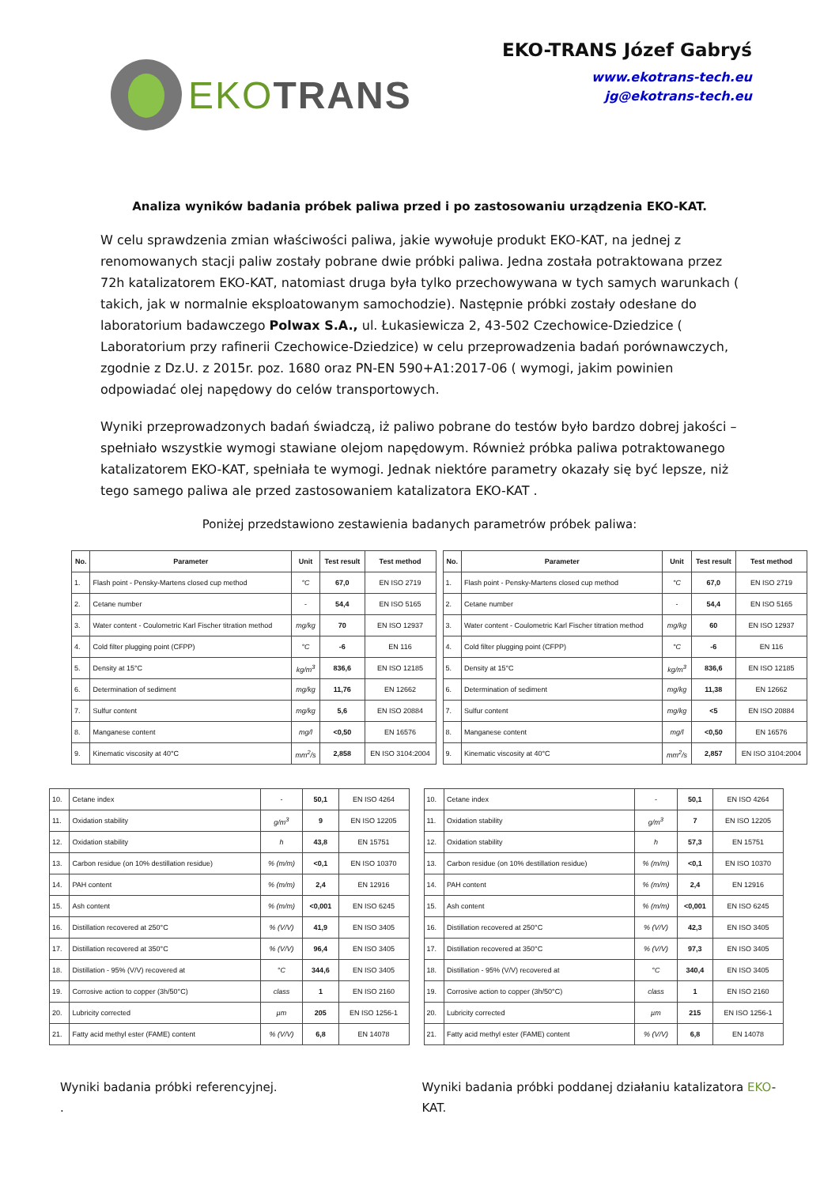EKOTRANS
EKO-TRANS Józef Gabryś
www.ekotrans-tech.eu
jg@ekotrans-tech.eu
Analiza wyników badania próbek paliwa przed i po zastosowaniu urządzenia EKO-KAT.
W celu sprawdzenia zmian właściwości paliwa, jakie wywołuje produkt EKO-KAT, na jednej z renomowanych stacji paliw zostały pobrane dwie próbki paliwa. Jedna została potraktowana przez 72h katalizatorem EKO-KAT, natomiast druga była tylko przechowywana w tych samych warunkach ( takich, jak w normalnie eksploatowanym samochodzie). Następnie próbki zostały odesłane do laboratorium badawczego Polwax S.A., ul. Łukasiewicza 2, 43-502 Czechowice-Dziedzice ( Laboratorium przy rafinerii Czechowice-Dziedzice) w celu przeprowadzenia badań porównawczych, zgodnie z Dz.U. z 2015r. poz. 1680 oraz PN-EN 590+A1:2017-06 ( wymogi, jakim powinien odpowiadać olej napędowy do celów transportowych.
Wyniki przeprowadzonych badań świadczą, iż paliwo pobrane do testów było bardzo dobrej jakości – spełniało wszystkie wymogi stawiane olejom napędowym. Również próbka paliwa potraktowanego katalizatorem EKO-KAT, spełniała te wymogi. Jednak niektóre parametry okazały się być lepsze, niż tego samego paliwa ale przed zastosowaniem katalizatora EKO-KAT .
Poniżej przedstawiono zestawienia badanych parametrów próbek paliwa:
| No. | Parameter | Unit | Test result | Test method |
| --- | --- | --- | --- | --- |
| 1. | Flash point - Pensky-Martens closed cup method | °C | 67,0 | EN ISO 2719 |
| 2. | Cetane number | - | 54,4 | EN ISO 5165 |
| 3. | Water content - Coulometric Karl Fischer titration method | mg/kg | 70 | EN ISO 12937 |
| 4. | Cold filter plugging point (CFPP) | °C | -6 | EN 116 |
| 5. | Density at 15°C | kg/m<sup>3</sup> | 836,6 | EN ISO 12185 |
| 6. | Determination of sediment | mg/kg | 11,76 | EN 12662 |
| 7. | Sulfur content | mg/kg | 5,6 | EN ISO 20884 |
| 8. | Manganese content | mg/l | <0,50 | EN 16576 |
| 9. | Kinematic viscosity at 40°C | mm<sup>2</sup>/s | 2,858 | EN ISO 3104:2004 |
| No. | Parameter | Unit | Test result | Test method |
| --- | --- | --- | --- | --- |
| 1. | Flash point - Pensky-Martens closed cup method | °C | 67,0 | EN ISO 2719 |
| 2. | Cetane number | - | 54,4 | EN ISO 5165 |
| 3. | Water content - Coulometric Karl Fischer titration method | mg/kg | 60 | EN ISO 12937 |
| 4. | Cold filter plugging point (CFPP) | °C | -6 | EN 116 |
| 5. | Density at 15°C | kg/m<sup>3</sup> | 836,6 | EN ISO 12185 |
| 6. | Determination of sediment | mg/kg | 11,38 | EN 12662 |
| 7. | Sulfur content | mg/kg | <5 | EN ISO 20884 |
| 8. | Manganese content | mg/l | <0,50 | EN 16576 |
| 9. | Kinematic viscosity at 40°C | mm<sup>2</sup>/s | 2,857 | EN ISO 3104:2004 |
| 10. | Cetane index | - | 50,1 | EN ISO 4264 |
| 11. | Oxidation stability | g/m<sup>3</sup> | 9 | EN ISO 12205 |
| 12. | Oxidation stability | h | 43,8 | EN 15751 |
| 13. | Carbon residue (on 10% destillation residue) | % (m/m) | <0,1 | EN ISO 10370 |
| 14. | PAH content | % (m/m) | 2,4 | EN 12916 |
| 15. | Ash content | % (m/m) | <0,001 | EN ISO 6245 |
| 16. | Distillation recovered at 250°C | % (V/V) | 41,9 | EN ISO 3405 |
| 17. | Distillation recovered at 350°C | % (V/V) | 96,4 | EN ISO 3405 |
| 18. | Distillation - 95% (V/V) recovered at | °C | 344,6 | EN ISO 3405 |
| 19. | Corrosive action to copper (3h/50°C) | class | 1 | EN ISO 2160 |
| 20. | Lubricity corrected | µm | 205 | EN ISO 1256-1 |
| 21. | Fatty acid methyl ester (FAME) content | % (V/V) | 6,8 | EN 14078 |
| 10. | Cetane index | - | 50,1 | EN ISO 4264 |
| 11. | Oxidation stability | g/m<sup>3</sup> | 7 | EN ISO 12205 |
| 12. | Oxidation stability | h | 57,3 | EN 15751 |
| 13. | Carbon residue (on 10% destillation residue) | % (m/m) | <0,1 | EN ISO 10370 |
| 14. | PAH content | % (m/m) | 2,4 | EN 12916 |
| 15. | Ash content | % (m/m) | <0,001 | EN ISO 6245 |
| 16. | Distillation recovered at 250°C | % (V/V) | 42,3 | EN ISO 3405 |
| 17. | Distillation recovered at 350°C | % (V/V) | 97,3 | EN ISO 3405 |
| 18. | Distillation - 95% (V/V) recovered at | °C | 340,4 | EN ISO 3405 |
| 19. | Corrosive action to copper (3h/50°C) | class | 1 | EN ISO 2160 |
| 20. | Lubricity corrected | µm | 215 | EN ISO 1256-1 |
| 21. | Fatty acid methyl ester (FAME) content | % (V/V) | 6,8 | EN 14078 |
Wyniki badania próbki referencyjnej.
.
Wyniki badania próbki poddanej działaniu katalizatora EKO-KAT.